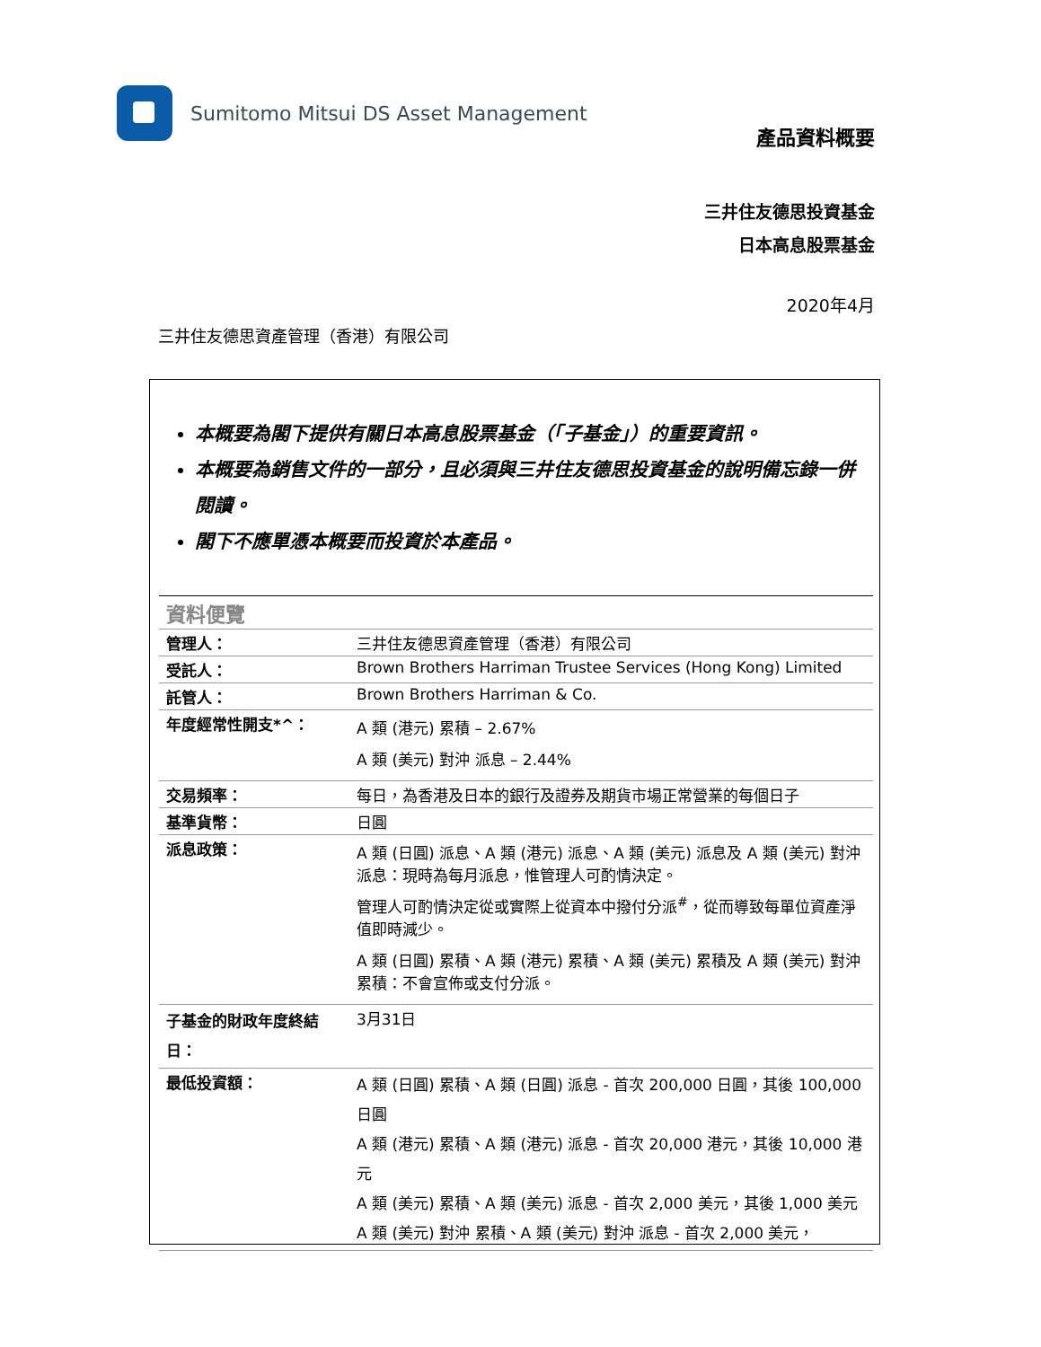Sumitomo Mitsui DS Asset Management
產品資料概要
三井住友德思投資基金
日本高息股票基金
2020年4月
三井住友德思資產管理（香港）有限公司
本概要為閣下提供有關日本高息股票基金（「子基金」）的重要資訊。
本概要為銷售文件的一部分，且必須與三井住友德思投資基金的說明備忘錄一併閱讀。
閣下不應單憑本概要而投資於本產品。
| 資料便覽 | |
| 管理人： | 三井住友德思資產管理（香港）有限公司 |
| 受託人： | Brown Brothers Harriman Trustee Services (Hong Kong) Limited |
| 託管人： | Brown Brothers Harriman & Co. |
| 年度經常性開支*^： | A 類 (港元) 累積 – 2.67% A 類 (美元) 對沖 派息 – 2.44% |
| 交易頻率： | 每日，為香港及日本的銀行及證券及期貨市場正常營業的每個日子 |
| 基準貨幣： | 日圓 |
| 派息政策： | A 類 (日圓) 派息、A 類 (港元) 派息、A 類 (美元) 派息及 A 類 (美元) 對沖 派息：現時為每月派息，惟管理人可酌情決定。 管理人可酌情決定從或實際上從資本中撥付分派<sup>#</sup>，從而導致每單位資產淨值即時減少。 A 類 (日圓) 累積、A 類 (港元) 累積、A 類 (美元) 累積及 A 類 (美元) 對沖 累積：不會宣佈或支付分派。 |
| 子基金的財政年度終結日： | 3月31日 |
| 最低投資額： | A 類 (日圓) 累積、A 類 (日圓) 派息 - 首次 200,000 日圓，其後 100,000 日圓 A 類 (港元) 累積、A 類 (港元) 派息 - 首次 20,000 港元，其後 10,000 港元 A 類 (美元) 累積、A 類 (美元) 派息 - 首次 2,000 美元，其後 1,000 美元 A 類 (美元) 對沖 累積、A 類 (美元) 對沖 派息 - 首次 2,000 美元， |